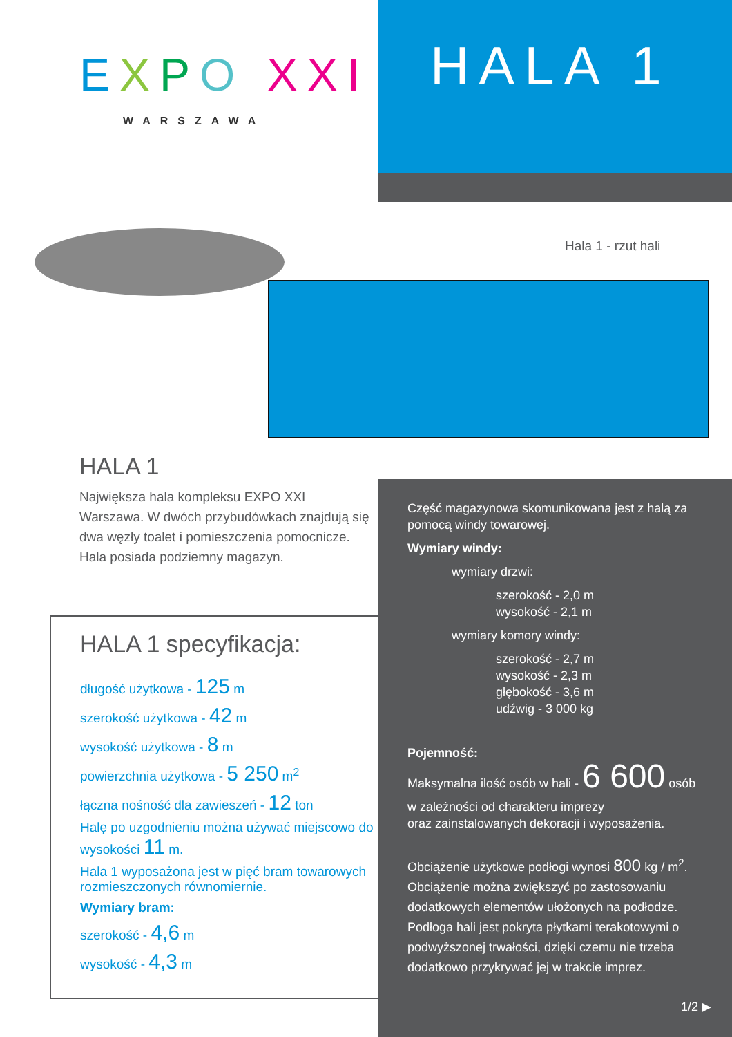EXPO XXI
WARSZAWA
HALA 1
Hala 1 - rzut hali
HALA 1
Największa hala kompleksu EXPO XXI Warszawa. W dwóch przybudówkach znajdują się dwa węzły toalet i pomieszczenia pomocnicze. Hala posiada podziemny magazyn.
HALA 1 specyfikacja:
długość użytkowa - 125 m
szerokość użytkowa - 42 m
wysokość użytkowa - 8 m
powierzchnia użytkowa - 5 250 m<sup>2</sup>
łączna nośność dla zawieszeń - 12 ton
Halę po uzgodnieniu można używać miejscowo do wysokości 11 m.
Hala 1 wyposażona jest w pięć bram towarowych rozmieszczonych równomiernie.
Wymiary bram:
szerokość - 4,6 m
wysokość - 4,3 m
Część magazynowa skomunikowana jest z halą za pomocą windy towarowej.
Wymiary windy:
wymiary drzwi:
szerokość - 2,0 m
wysokość - 2,1 m
wymiary komory windy:
szerokość - 2,7 m
wysokość - 2,3 m
głębokość - 3,6 m
udźwig - 3 000 kg
Pojemność:
Maksymalna ilość osób w hali - 6 600 osób
w zależności od charakteru imprezy
oraz zainstalowanych dekoracji i wyposażenia.
Obciążenie użytkowe podłogi wynosi 800 kg / m<sup>2</sup>. Obciążenie można zwiększyć po zastosowaniu dodatkowych elementów ułożonych na podłodze. Podłoga hali jest pokryta płytkami terakotowymi o podwyższonej trwałości, dzięki czemu nie trzeba dodatkowo przykrywać jej w trakcie imprez.
1/2 ▶